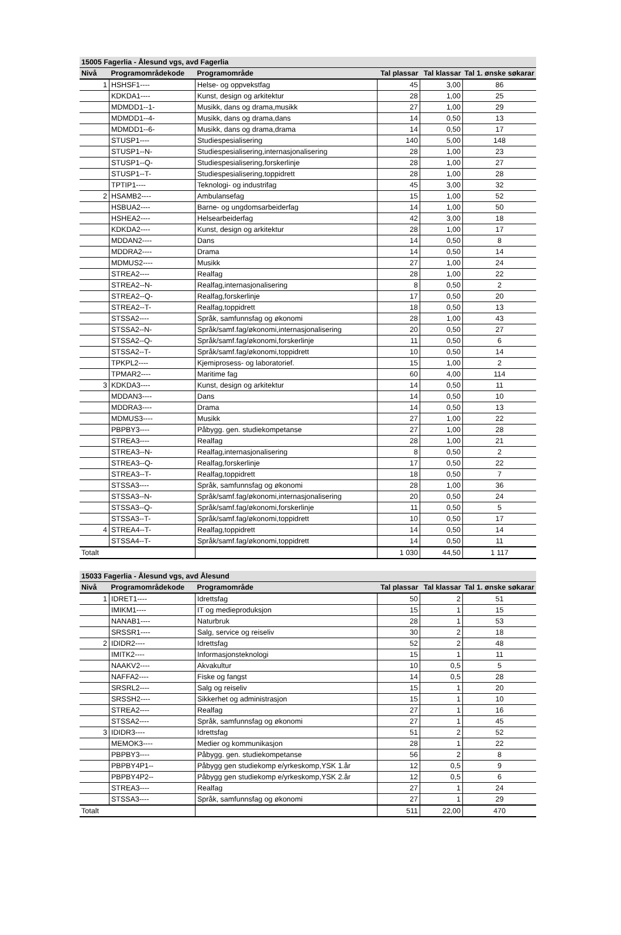| 15005 Fagerlia - Ålesund vgs, avd Fagerlia | | | | | |
| Nivå | Programområdekode | Programområde | Tal plassar | Tal klassar | Tal 1. ønske søkarar |
| 1 | HSHSF1---- | Helse- og oppvekstfag | 45 | 3,00 | 86 |
| | KDKDA1---- | Kunst, design og arkitektur | 28 | 1,00 | 25 |
| | MDMDD1--1- | Musikk, dans og drama,musikk | 27 | 1,00 | 29 |
| | MDMDD1--4- | Musikk, dans og drama,dans | 14 | 0,50 | 13 |
| | MDMDD1--6- | Musikk, dans og drama,drama | 14 | 0,50 | 17 |
| | STUSP1---- | Studiespesialisering | 140 | 5,00 | 148 |
| | STUSP1--N- | Studiespesialisering,internasjonalisering | 28 | 1,00 | 23 |
| | STUSP1--Q- | Studiespesialisering,forskerlinje | 28 | 1,00 | 27 |
| | STUSP1--T- | Studiespesialisering,toppidrett | 28 | 1,00 | 28 |
| | TPTIP1---- | Teknologi- og industrifag | 45 | 3,00 | 32 |
| 2 | HSAMB2---- | Ambulansefag | 15 | 1,00 | 52 |
| | HSBUA2---- | Barne- og ungdomsarbeiderfag | 14 | 1,00 | 50 |
| | HSHEA2---- | Helsearbeiderfag | 42 | 3,00 | 18 |
| | KDKDA2---- | Kunst, design og arkitektur | 28 | 1,00 | 17 |
| | MDDAN2---- | Dans | 14 | 0,50 | 8 |
| | MDDRA2---- | Drama | 14 | 0,50 | 14 |
| | MDMUS2---- | Musikk | 27 | 1,00 | 24 |
| | STREA2---- | Realfag | 28 | 1,00 | 22 |
| | STREA2--N- | Realfag,internasjonalisering | 8 | 0,50 | 2 |
| | STREA2--Q- | Realfag,forskerlinje | 17 | 0,50 | 20 |
| | STREA2--T- | Realfag,toppidrett | 18 | 0,50 | 13 |
| | STSSA2---- | Språk, samfunnsfag og økonomi | 28 | 1,00 | 43 |
| | STSSA2--N- | Språk/samf.fag/økonomi,internasjonalisering | 20 | 0,50 | 27 |
| | STSSA2--Q- | Språk/samf.fag/økonomi,forskerlinje | 11 | 0,50 | 6 |
| | STSSA2--T- | Språk/samf.fag/økonomi,toppidrett | 10 | 0,50 | 14 |
| | TPKPL2---- | Kjemiprosess- og laboratorief. | 15 | 1,00 | 2 |
| | TPMAR2---- | Maritime fag | 60 | 4,00 | 114 |
| 3 | KDKDA3---- | Kunst, design og arkitektur | 14 | 0,50 | 11 |
| | MDDAN3---- | Dans | 14 | 0,50 | 10 |
| | MDDRA3---- | Drama | 14 | 0,50 | 13 |
| | MDMUS3---- | Musikk | 27 | 1,00 | 22 |
| | PBPBY3---- | Påbygg. gen. studiekompetanse | 27 | 1,00 | 28 |
| | STREA3---- | Realfag | 28 | 1,00 | 21 |
| | STREA3--N- | Realfag,internasjonalisering | 8 | 0,50 | 2 |
| | STREA3--Q- | Realfag,forskerlinje | 17 | 0,50 | 22 |
| | STREA3--T- | Realfag,toppidrett | 18 | 0,50 | 7 |
| | STSSA3---- | Språk, samfunnsfag og økonomi | 28 | 1,00 | 36 |
| | STSSA3--N- | Språk/samf.fag/økonomi,internasjonalisering | 20 | 0,50 | 24 |
| | STSSA3--Q- | Språk/samf.fag/økonomi,forskerlinje | 11 | 0,50 | 5 |
| | STSSA3--T- | Språk/samf.fag/økonomi,toppidrett | 10 | 0,50 | 17 |
| 4 | STREA4--T- | Realfag,toppidrett | 14 | 0,50 | 14 |
| | STSSA4--T- | Språk/samf.fag/økonomi,toppidrett | 14 | 0,50 | 11 |
| Totalt | | | 1 030 | 44,50 | 1 117 |
| 15033 Fagerlia - Ålesund vgs, avd Ålesund | | | | | |
| Nivå | Programområdekode | Programområde | Tal plassar | Tal klassar | Tal 1. ønske søkarar |
| 1 | IDRET1---- | Idrettsfag | 50 | 2 | 51 |
| | IMIKM1---- | IT og medieproduksjon | 15 | 1 | 15 |
| | NANAB1---- | Naturbruk | 28 | 1 | 53 |
| | SRSSR1---- | Salg, service og reiseliv | 30 | 2 | 18 |
| 2 | IDIDR2---- | Idrettsfag | 52 | 2 | 48 |
| | IMITK2---- | Informasjonsteknologi | 15 | 1 | 11 |
| | NAAKV2---- | Akvakultur | 10 | 0,5 | 5 |
| | NAFFA2---- | Fiske og fangst | 14 | 0,5 | 28 |
| | SRSRL2---- | Salg og reiseliv | 15 | 1 | 20 |
| | SRSSH2---- | Sikkerhet og administrasjon | 15 | 1 | 10 |
| | STREA2---- | Realfag | 27 | 1 | 16 |
| | STSSA2---- | Språk, samfunnsfag og økonomi | 27 | 1 | 45 |
| 3 | IDIDR3---- | Idrettsfag | 51 | 2 | 52 |
| | MEMOK3---- | Medier og kommunikasjon | 28 | 1 | 22 |
| | PBPBY3---- | Påbygg. gen. studiekompetanse | 56 | 2 | 8 |
| | PBPBY4P1-- | Påbygg gen studiekomp e/yrkeskomp,YSK 1.år | 12 | 0,5 | 9 |
| | PBPBY4P2-- | Påbygg gen studiekomp e/yrkeskomp,YSK 2.år | 12 | 0,5 | 6 |
| | STREA3---- | Realfag | 27 | 1 | 24 |
| | STSSA3---- | Språk, samfunnsfag og økonomi | 27 | 1 | 29 |
| Totalt | | | 511 | 22,00 | 470 |